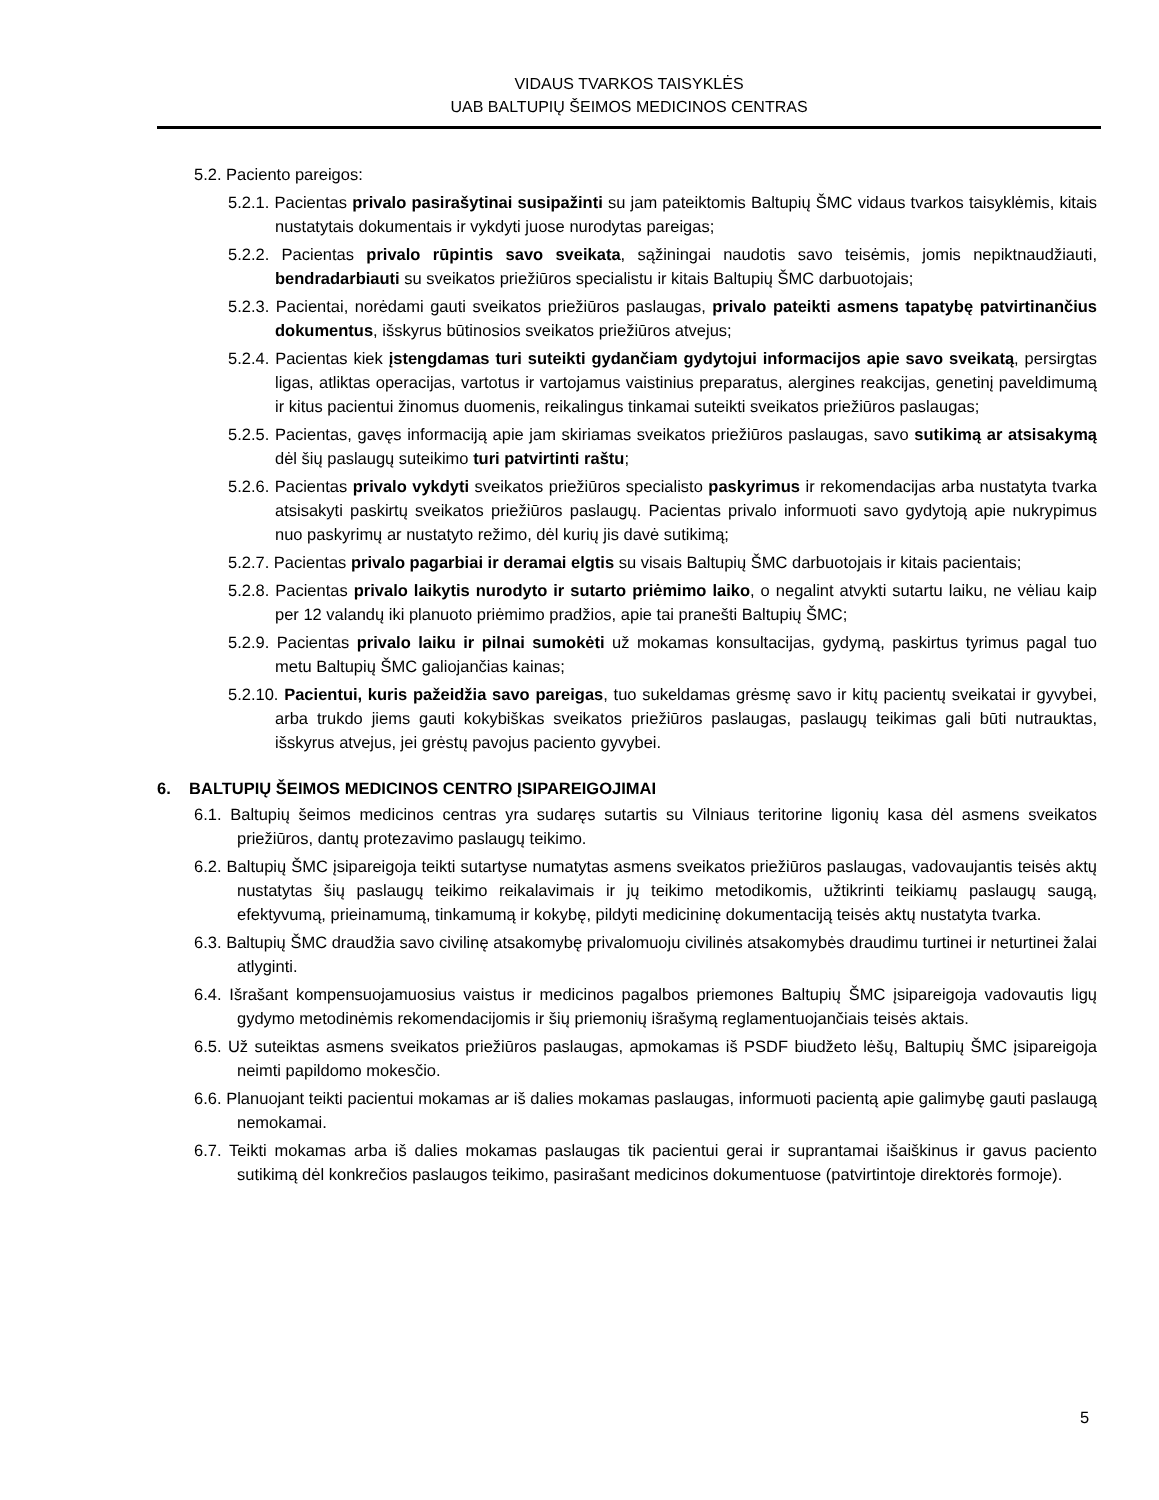VIDAUS TVARKOS TAISYKLĖS
UAB BALTUPIŲ ŠEIMOS MEDICINOS CENTRAS
5.2. Paciento pareigos:
5.2.1. Pacientas privalo pasirašytinai susipažinti su jam pateiktomis Baltupių ŠMC vidaus tvarkos taisyklėmis, kitais nustatytais dokumentais ir vykdyti juose nurodytas pareigas;
5.2.2. Pacientas privalo rūpintis savo sveikata, sąžiningai naudotis savo teisėmis, jomis nepiktnaudžiauti, bendradarbiauti su sveikatos priežiūros specialistu ir kitais Baltupių ŠMC darbuotojais;
5.2.3. Pacientai, norėdami gauti sveikatos priežiūros paslaugas, privalo pateikti asmens tapatybę patvirtinančius dokumentus, išskyrus būtinosios sveikatos priežiūros atvejus;
5.2.4. Pacientas kiek įstengdamas turi suteikti gydančiam gydytojui informacijos apie savo sveikatą, persirgtas ligas, atliktas operacijas, vartotus ir vartojamus vaistinius preparatus, alergines reakcijas, genetinį paveldimumą ir kitus pacientui žinomus duomenis, reikalingus tinkamai suteikti sveikatos priežiūros paslaugas;
5.2.5. Pacientas, gavęs informaciją apie jam skiriamas sveikatos priežiūros paslaugas, savo sutikimą ar atsisakymą dėl šių paslaugų suteikimo turi patvirtinti raštu;
5.2.6. Pacientas privalo vykdyti sveikatos priežiūros specialisto paskyrimus ir rekomendacijas arba nustatyta tvarka atsisakyti paskirtų sveikatos priežiūros paslaugų. Pacientas privalo informuoti savo gydytoją apie nukrypimus nuo paskyrimų ar nustatyto režimo, dėl kurių jis davė sutikimą;
5.2.7. Pacientas privalo pagarbiai ir deramai elgtis su visais Baltupių ŠMC darbuotojais ir kitais pacientais;
5.2.8. Pacientas privalo laikytis nurodyto ir sutarto priėmimo laiko, o negalint atvykti sutartu laiku, ne vėliau kaip per 12 valandų iki planuoto priėmimo pradžios, apie tai pranešti Baltupių ŠMC;
5.2.9. Pacientas privalo laiku ir pilnai sumokėti už mokamas konsultacijas, gydymą, paskirtus tyrimus pagal tuo metu Baltupių ŠMC galiojančias kainas;
5.2.10. Pacientui, kuris pažeidžia savo pareigas, tuo sukeldamas grėsmę savo ir kitų pacientų sveikatai ir gyvybei, arba trukdo jiems gauti kokybiškas sveikatos priežiūros paslaugas, paslaugų teikimas gali būti nutrauktas, išskyrus atvejus, jei grėstų pavojus paciento gyvybei.
6. BALTUPIŲ ŠEIMOS MEDICINOS CENTRO ĮSIPAREIGOJIMAI
6.1. Baltupių šeimos medicinos centras yra sudaręs sutartis su Vilniaus teritorine ligonių kasa dėl asmens sveikatos priežiūros, dantų protezavimo paslaugų teikimo.
6.2. Baltupių ŠMC įsipareigoja teikti sutartyse numatytas asmens sveikatos priežiūros paslaugas, vadovaujantis teisės aktų nustatytas šių paslaugų teikimo reikalavimais ir jų teikimo metodikomis, užtikrinti teikiamų paslaugų saugą, efektyvumą, prieinamumą, tinkamumą ir kokybę, pildyti medicininę dokumentaciją teisės aktų nustatyta tvarka.
6.3. Baltupių ŠMC draudžia savo civilinę atsakomybę privalomuoju civilinės atsakomybės draudimu turtinei ir neturtinei žalai atlyginti.
6.4. Išrašant kompensuojamuosius vaistus ir medicinos pagalbos priemones Baltupių ŠMC įsipareigoja vadovautis ligų gydymo metodinėmis rekomendacijomis ir šių priemonių išrašymą reglamentuojančiais teisės aktais.
6.5. Už suteiktas asmens sveikatos priežiūros paslaugas, apmokamas iš PSDF biudžeto lėšų, Baltupių ŠMC įsipareigoja neimti papildomo mokesčio.
6.6. Planuojant teikti pacientui mokamas ar iš dalies mokamas paslaugas, informuoti pacientą apie galimybę gauti paslaugą nemokamai.
6.7. Teikti mokamas arba iš dalies mokamas paslaugas tik pacientui gerai ir suprantamai išaiškinus ir gavus paciento sutikimą dėl konkrečios paslaugos teikimo, pasirašant medicinos dokumentuose (patvirtintoje direktorės formoje).
5